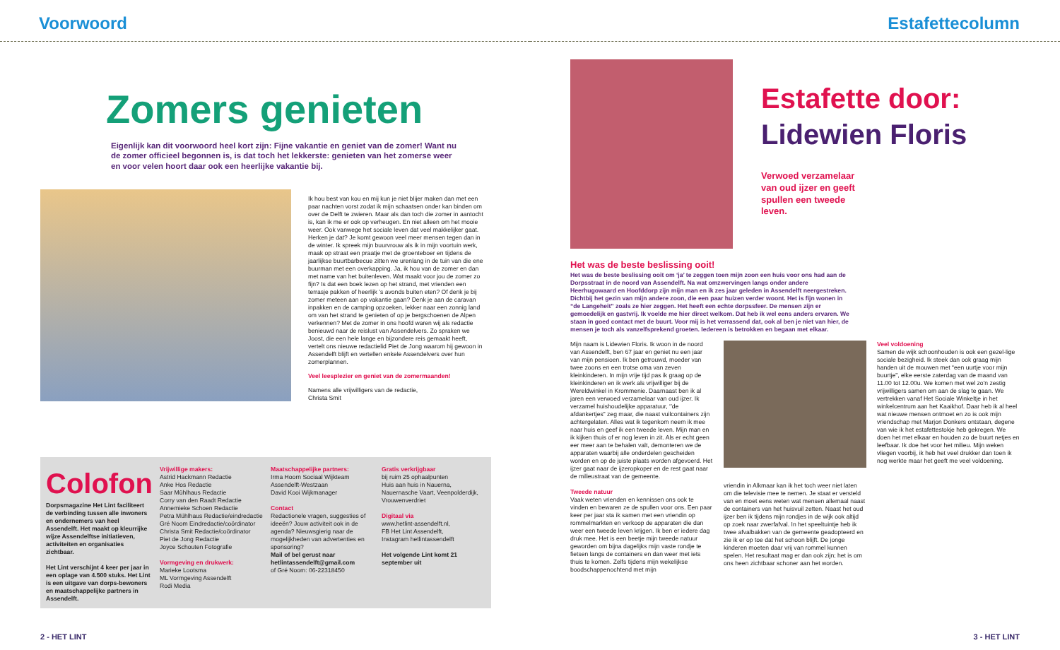Voorwoord
Zomers genieten
Eigenlijk kan dit voorwoord heel kort zijn: Fijne vakantie en geniet van de zomer! Want nu de zomer officieel begonnen is, is dat toch het lekkerste: genieten van het zomerse weer en voor velen hoort daar ook een heerlijke vakantie bij.
Ik hou best van kou en mij kun je niet blijer maken dan met een paar nachten vorst zodat ik mijn schaatsen onder kan binden om over de Delft te zwieren. Maar als dan toch die zomer in aantocht is, kan ik me er ook op verheugen. En niet alleen om het mooie weer. Ook vanwege het sociale leven dat veel makkelijker gaat. Herken je dat? Je komt gewoon veel meer mensen tegen dan in de winter. Ik spreek mijn buurvrouw als ik in mijn voortuin werk, maak op straat een praatje met de groenteboer en tijdens de jaarlijkse buurtbarbecue zitten we urenlang in de tuin van die ene buurman met een overkapping. Ja, ik hou van de zomer en dan met name van het buitenleven. Wat maakt voor jou de zomer zo fijn? Is dat een boek lezen op het strand, met vrienden een terrasje pakken of heerlijk ’s avonds buiten eten? Of denk je bij zomer meteen aan op vakantie gaan? Denk je aan de caravan inpakken en de camping opzoeken, lekker naar een zonnig land om van het strand te genieten of op je bergschoenen de Alpen verkennen? Met de zomer in ons hoofd waren wij als redactie benieuwd naar de reislust van Assendelvers. Zo spraken we Joost, die een hele lange en bijzondere reis gemaakt heeft, vertelt ons nieuwe redactielid Piet de Jong waarom hij gewoon in Assendelft blijft en vertellen enkele Assendelvers over hun zomerplannen.
Veel leesplezier en geniet van de zomermaanden!
Namens alle vrijwilligers van de redactie,
Christa Smit
Colofon
Dorpsmagazine Het Lint faciliteert de verbinding tussen alle inwoners en ondernemers van heel Assendelft. Het maakt op kleurrijke wijze Assendelftse initiatieven, activiteiten en organisaties zichtbaar.
Het Lint verschijnt 4 keer per jaar in een oplage van 4.500 stuks. Het Lint is een uitgave van dorps-bewoners en maatschappelijke partners in Assendelft.
Vrijwillige makers:
Astrid Hackmann Redactie
Anke Hos Redactie
Saar Mühlhaus Redactie
Corry van den Raadt Redactie
Annemieke Schoen Redactie
Petra Mühlhaus Redactie/eindredactie
Gré Noom Eindredactie/coördinator
Christa Smit Redactie/coördinator
Piet de Jong Redactie
Joyce Schouten Fotografie
Vormgeving en drukwerk:
Marieke Lootsma
ML Vormgeving Assendelft
Rodi Media
Maatschappelijke partners:
Irma Hoorn Sociaal Wijkteam Assendelft-Westzaan
David Kooi Wijkmanager
Contact
Redactionele vragen, suggesties of ideeën? Jouw activiteit ook in de agenda? Nieuwsgierig naar de mogelijkheden van advertenties en sponsoring?
Mail of bel gerust naar hetlintassendelft@gmail.com
of Gré Noom: 06-22318450
Gratis verkrijgbaar
bij ruim 25 ophaalpunten
Huis aan huis in Nauerna, Nauernasche Vaart, Veenpolderdijk, Vrouwenverdriet
Digitaal via
www.hetlint-assendelft.nl,
FB Het Lint Assendelft,
Instagram hetlintassendelft
Het volgende Lint komt 21 september uit
2 - HET LINT
Estafettecolumn
Estafette door:
Lidewien Floris
Verwoed verzamelaar van oud ijzer en geeft spullen een tweede leven.
Het was de beste beslissing ooit!
Het was de beste beslissing ooit om ‘ja’ te zeggen toen mijn zoon een huis voor ons had aan de Dorpsstraat in de noord van Assendelft. Na wat omzwervingen langs onder andere Heerhugowaard en Hoofddorp zijn mijn man en ik zes jaar geleden in Assendelft neergestreken. Dichtbij het gezin van mijn andere zoon, die een paar huizen verder woont. Het is fijn wonen in “de Langeheit” zoals ze hier zeggen. Het heeft een echte dorpssfeer. De mensen zijn er gemoedelijk en gastvrij. Ik voelde me hier direct welkom. Dat heb ik wel eens anders ervaren. We staan in goed contact met de buurt. Voor mij is het verrassend dat, ook al ben je niet van hier, de mensen je toch als vanzelfsprekend groeten. Iedereen is betrokken en begaan met elkaar.
Mijn naam is Lidewien Floris. Ik woon in de noord van Assendelft, ben 67 jaar en geniet nu een jaar van mijn pensioen. Ik ben getrouwd, moeder van twee zoons en een trotse oma van zeven kleinkinderen. In mijn vrije tijd pas ik graag op de kleinkinderen en ik werk als vrijwilliger bij de Wereldwinkel in Krommenie. Daarnaast ben ik al jaren een verwoed verzamelaar van oud ijzer. Ik verzamel huishoudelijke apparatuur, ‘’de afdankertjes” zeg maar, die naast vuilcontainers zijn achtergelaten. Alles wat ik tegenkom neem ik mee naar huis en geef ik een tweede leven. Mijn man en ik kijken thuis of er nog leven in zit. Als er echt geen eer meer aan te behalen valt, demonteren we de apparaten waarbij alle onderdelen gescheiden worden en op de juiste plaats worden afgevoerd. Het ijzer gaat naar de ijzeropkoper en de rest gaat naar de milieustraat van de gemeente.
Tweede natuur
Vaak weten vrienden en kennissen ons ook te vinden en bewaren ze de spullen voor ons. Een paar keer per jaar sta ik samen met een vriendin op rommelmarkten en verkoop de apparaten die dan weer een tweede leven krijgen. Ik ben er iedere dag druk mee. Het is een beetje mijn tweede natuur geworden om bijna dagelijks mijn vaste rondje te fietsen langs de containers en dan weer met iets thuis te komen. Zelfs tijdens mijn wekelijkse boodschappenochtend met mijn
vriendin in Alkmaar kan ik het toch weer niet laten om die televisie mee te nemen. Je staat er versteld van en moet eens weten wat mensen allemaal naast de containers van het huisvuil zetten. Naast het oud ijzer ben ik tijdens mijn rondjes in de wijk ook altijd op zoek naar zwerfafval. In het speeltuintje heb ik twee afvalbakken van de gemeente geadopteerd en zie ik er op toe dat het schoon blijft. De jonge kinderen moeten daar vrij van rommel kunnen spelen. Het resultaat mag er dan ook zijn; het is om ons heen zichtbaar schoner aan het worden.
Veel voldoening
Samen de wijk schoonhouden is ook een gezel-lige sociale bezigheid. Ik steek dan ook graag mijn handen uit de mouwen met “een uurtje voor mijn buurtje”, elke eerste zaterdag van de maand van 11.00 tot 12.00u. We komen met wel zo'n zestig vrijwilligers samen om aan de slag te gaan. We vertrekken vanaf Het Sociale Winkeltje in het winkelcentrum aan het Kaaikhof. Daar heb ik al heel wat nieuwe mensen ontmoet en zo is ook mijn vriendschap met Marjon Donkers ontstaan, degene van wie ik het estafettestokje heb gekregen. We doen het met elkaar en houden zo de buurt netjes en leefbaar. Ik doe het voor het milieu. Mijn weken vliegen voorbij, ik heb het veel drukker dan toen ik nog werkte maar het geeft me veel voldoening.
3 - HET LINT